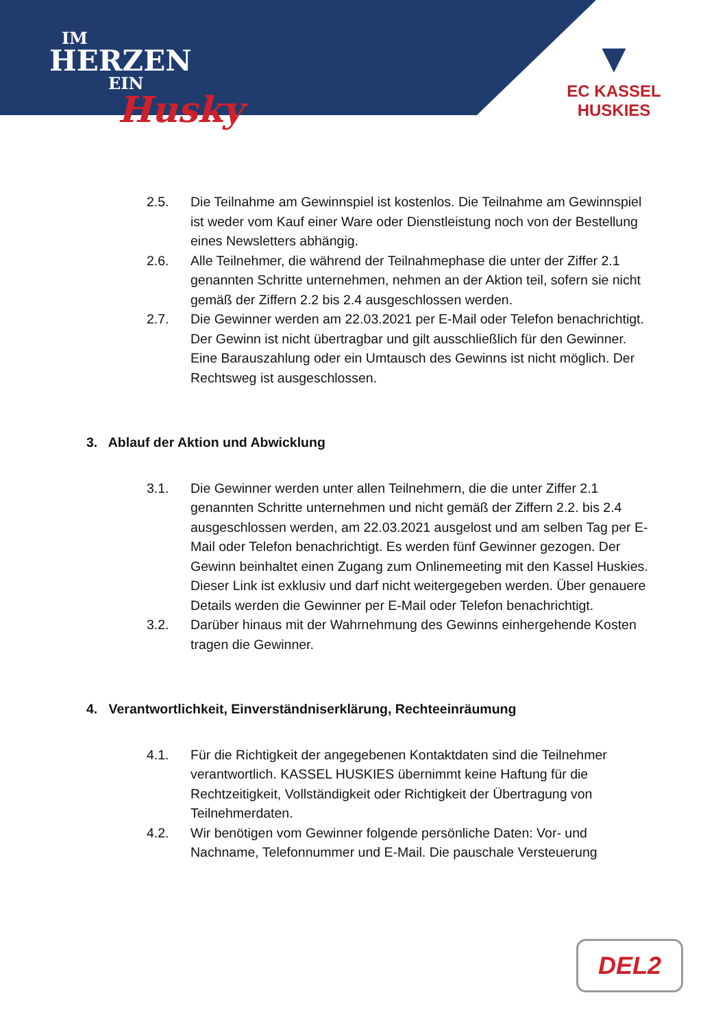IM
HERZEN
EIN
Husky
▼
EC KASSEL
HUSKIES
2.5. Die Teilnahme am Gewinnspiel ist kostenlos. Die Teilnahme am Gewinnspiel ist weder vom Kauf einer Ware oder Dienstleistung noch von der Bestellung eines Newsletters abhängig.
2.6. Alle Teilnehmer, die während der Teilnahmephase die unter der Ziffer 2.1 genannten Schritte unternehmen, nehmen an der Aktion teil, sofern sie nicht gemäß der Ziffern 2.2 bis 2.4 ausgeschlossen werden.
2.7. Die Gewinner werden am 22.03.2021 per E-Mail oder Telefon benachrichtigt. Der Gewinn ist nicht übertragbar und gilt ausschließlich für den Gewinner. Eine Barauszahlung oder ein Umtausch des Gewinns ist nicht möglich. Der Rechtsweg ist ausgeschlossen.
3. Ablauf der Aktion und Abwicklung
3.1. Die Gewinner werden unter allen Teilnehmern, die die unter Ziffer 2.1 genannten Schritte unternehmen und nicht gemäß der Ziffern 2.2. bis 2.4 ausgeschlossen werden, am 22.03.2021 ausgelost und am selben Tag per E-Mail oder Telefon benachrichtigt. Es werden fünf Gewinner gezogen. Der Gewinn beinhaltet einen Zugang zum Onlinemeeting mit den Kassel Huskies. Dieser Link ist exklusiv und darf nicht weitergegeben werden. Über genauere Details werden die Gewinner per E-Mail oder Telefon benachrichtigt.
3.2. Darüber hinaus mit der Wahrnehmung des Gewinns einhergehende Kosten tragen die Gewinner.
4. Verantwortlichkeit, Einverständniserklärung, Rechteeinräumung
4.1. Für die Richtigkeit der angegebenen Kontaktdaten sind die Teilnehmer verantwortlich. KASSEL HUSKIES übernimmt keine Haftung für die Rechtzeitigkeit, Vollständigkeit oder Richtigkeit der Übertragung von Teilnehmerdaten.
4.2. Wir benötigen vom Gewinner folgende persönliche Daten: Vor- und Nachname, Telefonnummer und E-Mail. Die pauschale Versteuerung
DEL2